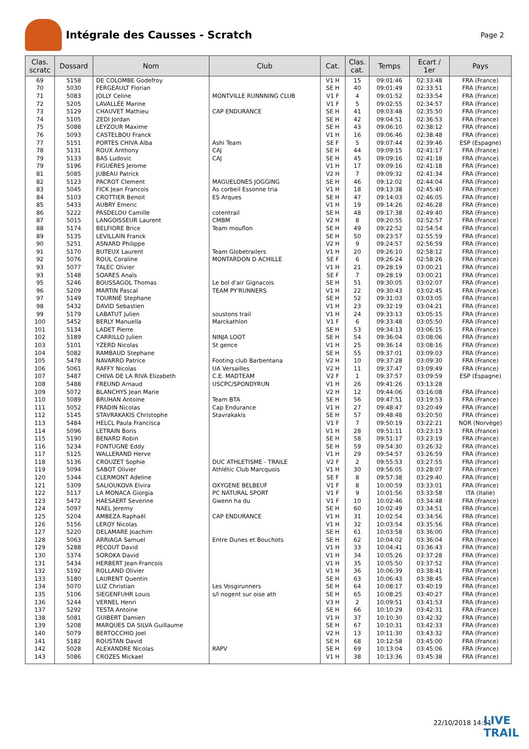Intégrale des Causses - Scratch
Page 2
| Clas. scratc | Dossard | Nom | Club | Cat. | Clas. cat. | Temps | Ecart / 1er | Pays |
| --- | --- | --- | --- | --- | --- | --- | --- | --- |
| 69 | 5158 | DE COLOMBE Godefroy | | V1 H | 15 | 09:01:46 | 02:33:48 | FRA (France) |
| 70 | 5030 | FERGEAULT Florian | | SE H | 40 | 09:01:49 | 02:33:51 | FRA (France) |
| 71 | 5083 | JOLLY Celine | MONTVILLE RUNNNING CLUB | V1 F | 4 | 09:01:52 | 02:33:54 | FRA (France) |
| 72 | 5205 | LAVALLÉE Marine | | V1 F | 5 | 09:02:55 | 02:34:57 | FRA (France) |
| 73 | 5129 | CHAUVET Mathieu | CAP ENDURANCE | SE H | 41 | 09:03:48 | 02:35:50 | FRA (France) |
| 74 | 5105 | ZEDI Jordan | | SE H | 42 | 09:04:51 | 02:36:53 | FRA (France) |
| 75 | 5088 | LEYZOUR Maxime | | SE H | 43 | 09:06:10 | 02:38:12 | FRA (France) |
| 76 | 5093 | CASTELBOU Franck | | V1 H | 16 | 09:06:46 | 02:38:48 | FRA (France) |
| 77 | 5151 | PORTES CHIVA Alba | Ashi Team | SE F | 5 | 09:07:44 | 02:39:46 | ESP (Espagne) |
| 78 | 5131 | ROUX Anthony | CAJ | SE H | 44 | 09:09:15 | 02:41:17 | FRA (France) |
| 79 | 5133 | BAS Ludovic | CAJ | SE H | 45 | 09:09:16 | 02:41:18 | FRA (France) |
| 79 | 5196 | FIGUERES Jerome | | V1 H | 17 | 09:09:16 | 02:41:18 | FRA (France) |
| 81 | 5085 | JUBEAU Patrick | | V2 H | 7 | 09:09:32 | 02:41:34 | FRA (France) |
| 82 | 5123 | PACROT Clement | MAGUELONES JOGGING | SE H | 46 | 09:12:02 | 02:44:04 | FRA (France) |
| 83 | 5045 | FICK Jean Francois | As corbeil Essonne tria | V1 H | 18 | 09:13:38 | 02:45:40 | FRA (France) |
| 84 | 5103 | CROTTIER Benoit | ES Arques | SE H | 47 | 09:14:03 | 02:46:05 | FRA (France) |
| 85 | 5433 | AUBRY Emeric | | V1 H | 19 | 09:14:26 | 02:46:28 | FRA (France) |
| 86 | 5222 | PASDELOU Camille | cotentrail | SE H | 48 | 09:17:38 | 02:49:40 | FRA (France) |
| 87 | 5015 | LANGOISSEUR Laurent | CMBM | V2 H | 8 | 09:20:55 | 02:52:57 | FRA (France) |
| 88 | 5174 | BELFIORE Brice | Team mouflon | SE H | 49 | 09:22:52 | 02:54:54 | FRA (France) |
| 89 | 5135 | LEVILLAIN Franck | | SE H | 50 | 09:23:57 | 02:55:59 | FRA (France) |
| 90 | 5251 | ASNARD Philippe | | V2 H | 9 | 09:24:57 | 02:56:59 | FRA (France) |
| 91 | 5170 | BUTEUX Laurent | Team Globetrailers | V1 H | 20 | 09:26:10 | 02:58:12 | FRA (France) |
| 92 | 5076 | ROUL Coraline | MONTARDON D ACHILLE | SE F | 6 | 09:26:24 | 02:58:26 | FRA (France) |
| 93 | 5077 | TALEC Olivier | | V1 H | 21 | 09:28:19 | 03:00:21 | FRA (France) |
| 93 | 5148 | SOARES Anaïs | | SE F | 7 | 09:28:19 | 03:00:21 | FRA (France) |
| 95 | 5246 | BOUSSAGOL Thomas | Le bol d'air Gignacois | SE H | 51 | 09:30:05 | 03:02:07 | FRA (France) |
| 96 | 5209 | MARTIN Pascal | TEAM PY'RUNNERS | V1 H | 22 | 09:30:43 | 03:02:45 | FRA (France) |
| 97 | 5149 | TOURNIÉ Stephane | | SE H | 52 | 09:31:03 | 03:03:05 | FRA (France) |
| 98 | 5432 | DAVID Sebastien | | V1 H | 23 | 09:32:19 | 03:04:21 | FRA (France) |
| 99 | 5179 | LABATUT Julien | soustons trail | V1 H | 24 | 09:33:13 | 03:05:15 | FRA (France) |
| 100 | 5452 | BERLY Manuella | Marckathlon | V1 F | 6 | 09:33:48 | 03:05:50 | FRA (France) |
| 101 | 5134 | LADET Pierre | | SE H | 53 | 09:34:13 | 03:06:15 | FRA (France) |
| 102 | 5189 | CARRILLO Julien | NINJA LOOT | SE H | 54 | 09:36:04 | 03:08:06 | FRA (France) |
| 103 | 5101 | YZERD Nicolas | St gence | V1 H | 25 | 09:36:14 | 03:08:16 | FRA (France) |
| 104 | 5082 | RAMBAUD Stephane | | SE H | 55 | 09:37:01 | 03:09:03 | FRA (France) |
| 105 | 5478 | NAVARRO Patrice | Footing club Barbentana | V2 H | 10 | 09:37:28 | 03:09:30 | FRA (France) |
| 106 | 5061 | RAFFY Nicolas | UA Versailles | V2 H | 11 | 09:37:47 | 03:09:49 | FRA (France) |
| 107 | 5487 | CHIVA DE LA RIVA Elizabeth | C.E. MADTEAM | V2 F | 1 | 09:37:57 | 03:09:59 | ESP (Espagne) |
| 108 | 5488 | FREUND Arnaud | USCPC/SPONDYRUN | V1 H | 26 | 09:41:26 | 03:13:28 | |
| 109 | 5072 | BLANCHYS Jean Marie | | V2 H | 12 | 09:44:06 | 03:16:08 | FRA (France) |
| 110 | 5089 | BRUHAN Antoine | Team BTA | SE H | 56 | 09:47:51 | 03:19:53 | FRA (France) |
| 111 | 5052 | FRADIN Nicolas | Cap Endurance | V1 H | 27 | 09:48:47 | 03:20:49 | FRA (France) |
| 112 | 5145 | STAVRAKAKIS Christophe | Stavrakakis | SE H | 57 | 09:48:48 | 03:20:50 | FRA (France) |
| 113 | 5484 | HELCL Paula Francisca | | V1 F | 7 | 09:50:19 | 03:22:21 | NOR (Norvège) |
| 114 | 5096 | LETRAIN Boris | | V1 H | 28 | 09:51:11 | 03:23:13 | FRA (France) |
| 115 | 5190 | BENARD Robin | | SE H | 58 | 09:51:17 | 03:23:19 | FRA (France) |
| 116 | 5234 | FONTUGNE Eddy | | SE H | 59 | 09:54:30 | 03:26:32 | FRA (France) |
| 117 | 5125 | WALLERAND Herve | | V1 H | 29 | 09:54:57 | 03:26:59 | FRA (France) |
| 118 | 5136 | CROUZET Sophie | DUC ATHLETISME - TRAILE | V2 F | 2 | 09:55:53 | 03:27:55 | FRA (France) |
| 119 | 5094 | SABOT Olivier | Athlétic Club Marcquois | V1 H | 30 | 09:56:05 | 03:28:07 | FRA (France) |
| 120 | 5344 | CLERMONT Adeline | | SE F | 8 | 09:57:38 | 03:29:40 | FRA (France) |
| 121 | 5309 | SALIOUKOVA Elvira | OXYGENE BELBEUF | V1 F | 8 | 10:00:59 | 03:33:01 | FRA (France) |
| 122 | 5117 | LA MONACA Giorgia | PC NATURAL SPORT | V1 F | 9 | 10:01:56 | 03:33:58 | ITA (Italie) |
| 123 | 5472 | HAESAERT Severine | Gwenn ha du | V1 F | 10 | 10:02:46 | 03:34:48 | FRA (France) |
| 124 | 5097 | NAEL Jeremy | | SE H | 60 | 10:02:49 | 03:34:51 | FRA (France) |
| 125 | 5204 | AMBEZA Raphaël | CAP ENDURANCE | V1 H | 31 | 10:02:54 | 03:34:56 | FRA (France) |
| 126 | 5156 | LEROY Nicolas | | V1 H | 32 | 10:03:54 | 03:35:56 | FRA (France) |
| 127 | 5220 | DELAMARE Joachim | | SE H | 61 | 10:03:58 | 03:36:00 | FRA (France) |
| 128 | 5063 | ARRIAGA Samuel | Entre Dunes et Bouchots | SE H | 62 | 10:04:02 | 03:36:04 | FRA (France) |
| 129 | 5288 | PECOUT David | | V1 H | 33 | 10:04:41 | 03:36:43 | FRA (France) |
| 130 | 5374 | SOROKA David | | V1 H | 34 | 10:05:26 | 03:37:28 | FRA (France) |
| 131 | 5434 | HERBERT Jean-Francois | | V1 H | 35 | 10:05:50 | 03:37:52 | FRA (France) |
| 132 | 5192 | ROLLAND Olivier | | V1 H | 36 | 10:06:39 | 03:38:41 | FRA (France) |
| 133 | 5180 | LAURENT Quentin | | SE H | 63 | 10:06:43 | 03:38:45 | FRA (France) |
| 134 | 5070 | LUZ Christian | Les Vosgirunners | SE H | 64 | 10:08:17 | 03:40:19 | FRA (France) |
| 135 | 5106 | SIEGENFUHR Louis | s/l nogent sur oise ath | SE H | 65 | 10:08:25 | 03:40:27 | FRA (France) |
| 136 | 5244 | VERNEL Henri | | V3 H | 2 | 10:09:51 | 03:41:53 | FRA (France) |
| 137 | 5292 | TESTA Antoine | | SE H | 66 | 10:10:29 | 03:42:31 | FRA (France) |
| 138 | 5081 | GUIBERT Damien | | V1 H | 37 | 10:10:30 | 03:42:32 | FRA (France) |
| 139 | 5208 | MARQUES DA SILVA Guillaume | | SE H | 67 | 10:10:31 | 03:42:33 | FRA (France) |
| 140 | 5079 | BERTOCCHIO Joel | | V2 H | 13 | 10:11:30 | 03:43:32 | FRA (France) |
| 141 | 5182 | ROUSTAN David | | SE H | 68 | 10:12:58 | 03:45:00 | FRA (France) |
| 142 | 5028 | ALEXANDRE Nicolas | RAPV | SE H | 69 | 10:13:04 | 03:45:06 | FRA (France) |
| 143 | 5086 | CROZES Mickael | | V1 H | 38 | 10:13:36 | 03:45:38 | FRA (France) |
22/10/2018 14:51
LIVE
TRAIL